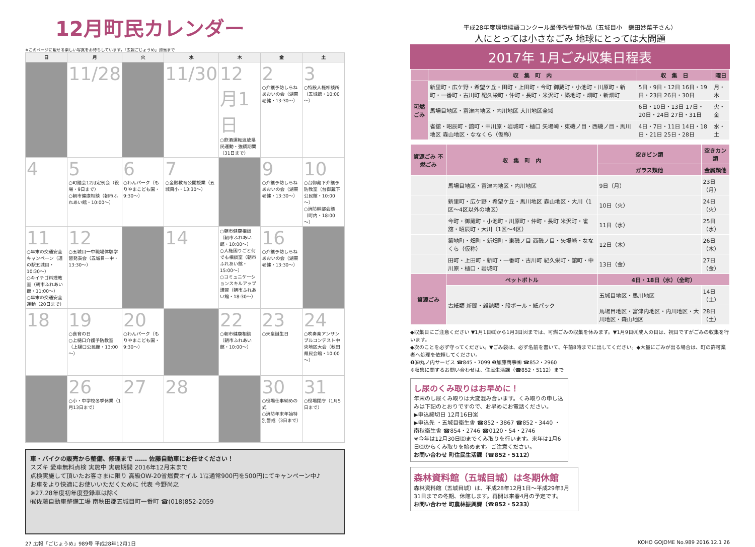12月町民カレンダー
※このページに載せる楽しい写真をお待ちしています。「広報ごじょうめ」担当まで
| 日 | 月 | 火 | 水 | 木 | 金 | 土 |
| --- | --- | --- | --- | --- | --- | --- |
| | 11/28 | | 11/30 | 12月1日 ○飲酒運転追放県民運動・強調期間（31日まで） | 2 ○介護予防しらねあおいの会（湖東老健・13:30～） | 3 ○特設人権相談所（五城館・10:00～） |
| 4 | 5 ○町議会12月定例会（役場・9日まで） ○朝市健康相談（朝市ふれあい館・10:00～） | 6 ○わんパーク（もりやまこども園・9:30～） | 7 ○金融教育公開授業（五城目小・13:30～） | | 9 ○介護予防しらねあおいの会（湖東老健・13:30～） | 10 ○台御蔵下介護予防教室（台御蔵下公民館・10:00～） ○消防幹部会議（町内・18:00～） |
| 11 ○年末の交通安全キャンペーン（道の駅五城目・10:30～） ○キイチゴ料理教室（朝市ふれあい館・11:00～） ○年末の交通安全運動（20日まで） | 12 ○五城目一中職場体験学習発表会（五城目一中・13:30～） | | 14 | ○朝市健康相談（朝市ふれあい館・10:00～） ○人権困りごと何でも相談室（朝市ふれあい館・15:00～） ○コミュニケーションスキルアップ講習（朝市ふれあい館・18:30～） | 16 ○介護予防しらねあおいの会（湖東老健・13:30～） | |
| 18 | 19 ○食育の日 ○上樋口介護予防教室（上樋口公民館・13:00～） | 20 ○わんパーク（もりやまこども園・9:30～） | | 22 ○朝市健康相談（朝市ふれあい館・10:00～） | 23 ○天皇誕生日 | 24 ○吹奏楽アンサンブルコンテスト中央地区大会（秋田県民会館・10:00～） |
| | 26 ○小・中学校冬季休業（1月13日まで） | 27 | 28 | | 30 ○役場仕事納めの式 ○消防年末年始特別警戒（3日まで） | 31 ○役場閉庁（1月5日まで） |
車・バイクの販売から整備、修理まで …… 佐藤自動車にお任せください！
スズキ 愛車無料点検 実施中 実施期間 2016年12月末まで
点検実施して頂いたお客さまに限り 高級OW-20省燃費オイル 1㍑通常900円を500円にてキャンペーン中♪
お車をより快適にお使いいただくために 代表 今野尚之
※27.28年度初年度登録車は除く
㈲佐藤自動車整備工場 南秋田郡五城目町一番町 ☎(018)852-2059
平成28年度環境標語コンクール最優秀受賞作品（五城目小　鎌田妙菜子さん）
人にとっては小さなごみ 地球にとっては大問題
2017年 1月ごみ収集日程表
| | 収 集 町 内 | 収 集 日 | 曜日 |
| --- | --- | --- | --- |
| 可燃ごみ | 新里町・広ケ野・希望ケ丘・田町・上田町・今町 御蔵町・小池町・川原町・新町・一番町・古川町 紀久栄町・仲町・長町・米沢町・築地町・畑町・新畑町 | 5日・9日・12日 16日・19日・23日 26日・30日 | 月・木 |
| | 馬場目地区・富津内地区・内川地区 大川地区全域 | 6日・10日・13日 17日・20日・24日 27日・31日 | 火・金 |
| | 雀舘・昭辰町・舘町・中川原・岩城町・樋口 矢場崎・東磯ノ目・西磯ノ目・馬川地区 森山地区・ななくら（仮称） | 4日・7日・11日 14日・18日・21日 25日・28日 | 水・土 |
| 資源ごみ 不燃ごみ | 収 集 町 内 | 空きビン類 | 空きカン類 |
| --- | --- | --- | --- |
| | | ガラス類他 | 金属類他 |
| | 馬場目地区・富津内地区・内川地区 | 9日（月） | 23日（月） |
| | 新里町・広ケ野・希望ケ丘・馬川地区 森山地区・大川（1区～4区以外の地区） | 10日（火） | 24日（火） |
| | 今町・御蔵町・小池町・川原町・仲町・長町 米沢町・雀舘・昭辰町・大川（1区～4区） | 11日（水） | 25日（水） |
| | 築地町・畑町・新畑町・東磯ノ目 西磯ノ目・矢場崎・ななくら（仮称） | 12日（木） | 26日（木） |
| | 田町・上田町・新町・一番町・古川町 紀久栄町・舘町・中川原・樋口・岩城町 | 13日（金） | 27日（金） |
| 資源ごみ | ペットボトル | 4日・18日（水）（全町） | |
| | 古紙類 新聞・雑誌類・段ボール・紙パック | 五城目地区・馬川地区 | 14日（土） |
| | | 馬場目地区・富津内地区・内川地区・大川地区・森山地区 | 28日（土） |
◆収集日にご注意ください ▼1月1日㈰から1月3日㈫までは、可燃ごみの収集を休みます。▼1月9日㈪成人の日は、祝日ですがごみの収集を行います。
◆次のことを必ず守ってください。▼ごみ袋は、必ず名前を書いて、午前8時までに出してください。◆大量にごみが出る場合は、町の許可業者へ処理を依頼してください。
❶㈲丸ノ内サービス ☎845・7099 ❷加藤商事㈱ ☎852・2960
※収集に関するお問い合わせは、住民生活課（☎852・5112）まで
し尿のくみ取りはお早めに！
年末のし尿くみ取りは大変混み合います。くみ取りの申し込みは下記のとおりですので、お早めにお電話ください。
▶申込締切日 12月16日㈮
▶申込先 ・五城目衛生舎 ☎852・3867 ☎852・3440 ・南秋衛生舎 ☎854・2746 ☎0120・54・2746
※今年は12月30日㈮までくみ取りを行います。来年は1月6日㈮からくみ取りを始めます。ご注意ください。
お問い合わせ 町住民生活課（☎852・5112）
森林資料館（五城目城）は冬期休館
森林資料館（五城目城）は、平成28年12月1日～平成29年3月31日までの冬期、休館します。再開は来春4月の予定です。
お問い合わせ 町農林振興課（☎852・5233）
27 広報「ごじょうめ」989号 平成28年12月1日 KOHO GOJOME No.989 2016.12.1 26